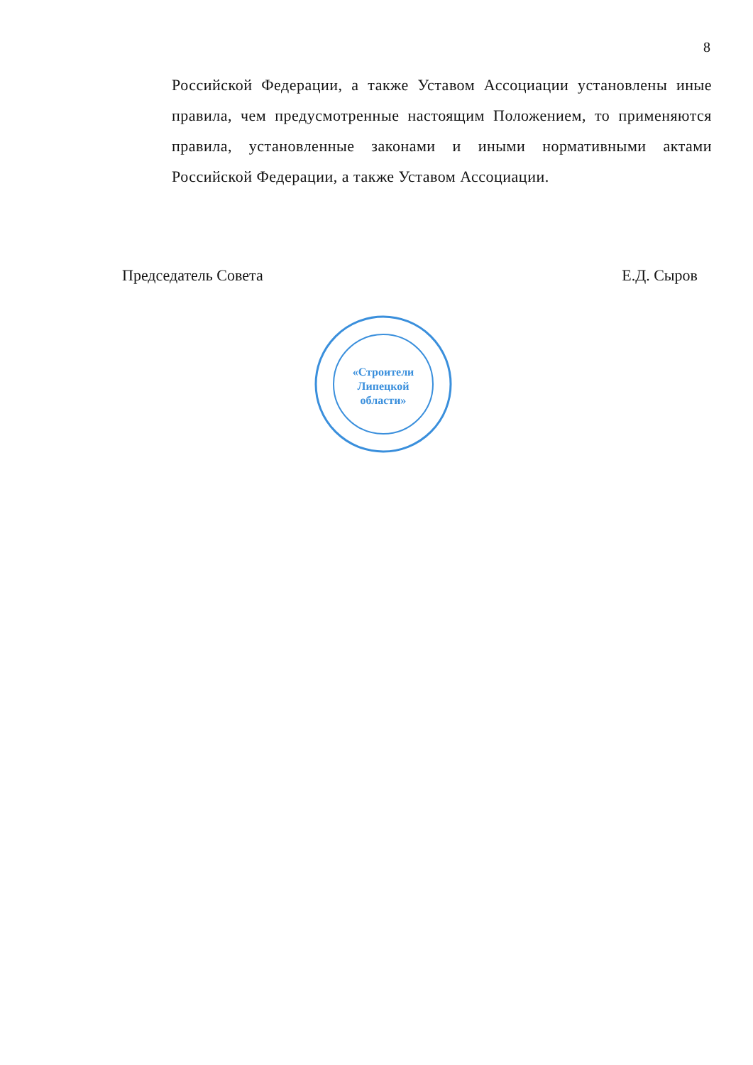8
Российской Федерации, а также Уставом Ассоциации установлены иные правила, чем предусмотренные настоящим Положением, то применяются правила, установленные законами и иными нормативными актами Российской Федерации, а также Уставом Ассоциации.
Председатель Совета Е.Д. Сыров
«Строители
Липецкой
области»